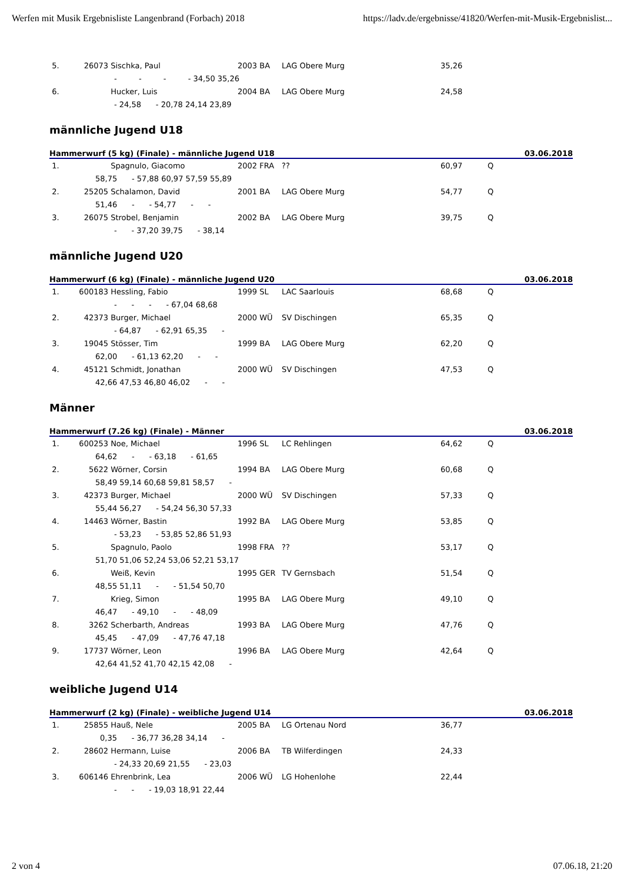Werfen mit Musik Ergebnisliste Langenbrand (Forbach) 2018 https://ladv.de/ergebnisse/41820/Werfen-mit-Musik-Ergebnislist...
| 5. | 26073 | Sischka, Paul | 2003 BA | LAG Obere Murg | 35,26 | |
| - - - - 34,50 35,26 | | | | | | |
| 6. | | Hucker, Luis | 2004 BA | LAG Obere Murg | 24,58 | |
| - 24,58 - 20,78 24,14 23,89 | | | | | | |
männliche Jugend U18
| Hammerwurf (5 kg) (Finale) - männliche Jugend U18 | | | | | | 03.06.2018 |
| --- | --- | --- | --- | --- | --- | --- |
| 1. | | Spagnulo, Giacomo | 2002 FRA | ?? | 60,97 | Q |
| 58,75 - 57,88 60,97 57,59 55,89 | | | | | | |
| 2. | 25205 | Schalamon, David | 2001 BA | LAG Obere Murg | 54,77 | Q |
| 51,46 - - 54,77 - - | | | | | | |
| 3. | 26075 | Strobel, Benjamin | 2002 BA | LAG Obere Murg | 39,75 | Q |
| - - 37,20 39,75 - 38,14 | | | | | | |
männliche Jugend U20
| Hammerwurf (6 kg) (Finale) - männliche Jugend U20 | | | | | | 03.06.2018 |
| --- | --- | --- | --- | --- | --- | --- |
| 1. | 600183 | Hessling, Fabio | 1999 SL | LAC Saarlouis | 68,68 | Q |
| - - - - 67,04 68,68 | | | | | | |
| 2. | 42373 | Burger, Michael | 2000 WÜ | SV Dischingen | 65,35 | Q |
| - 64,87 - 62,91 65,35 - | | | | | | |
| 3. | 19045 | Stösser, Tim | 1999 BA | LAG Obere Murg | 62,20 | Q |
| 62,00 - 61,13 62,20 - - | | | | | | |
| 4. | 45121 | Schmidt, Jonathan | 2000 WÜ | SV Dischingen | 47,53 | Q |
| 42,66 47,53 46,80 46,02 - - | | | | | | |
Männer
| Hammerwurf (7.26 kg) (Finale) - Männer | | | | | | 03.06.2018 |
| --- | --- | --- | --- | --- | --- | --- |
| 1. | 600253 | Noe, Michael | 1996 SL | LC Rehlingen | 64,62 | Q |
| 64,62 - - 63,18 - 61,65 | | | | | | |
| 2. | 5622 | Wörner, Corsin | 1994 BA | LAG Obere Murg | 60,68 | Q |
| 58,49 59,14 60,68 59,81 58,57 - | | | | | | |
| 3. | 42373 | Burger, Michael | 2000 WÜ | SV Dischingen | 57,33 | Q |
| 55,44 56,27 - 54,24 56,30 57,33 | | | | | | |
| 4. | 14463 | Wörner, Bastin | 1992 BA | LAG Obere Murg | 53,85 | Q |
| - 53,23 - 53,85 52,86 51,93 | | | | | | |
| 5. | | Spagnulo, Paolo | 1998 FRA | ?? | 53,17 | Q |
| 51,70 51,06 52,24 53,06 52,21 53,17 | | | | | | |
| 6. | | Weiß, Kevin | 1995 GER | TV Gernsbach | 51,54 | Q |
| 48,55 51,11 - - 51,54 50,70 | | | | | | |
| 7. | | Krieg, Simon | 1995 BA | LAG Obere Murg | 49,10 | Q |
| 46,47 - 49,10 - - 48,09 | | | | | | |
| 8. | 3262 | Scherbarth, Andreas | 1993 BA | LAG Obere Murg | 47,76 | Q |
| 45,45 - 47,09 - 47,76 47,18 | | | | | | |
| 9. | 17737 | Wörner, Leon | 1996 BA | LAG Obere Murg | 42,64 | Q |
| 42,64 41,52 41,70 42,15 42,08 - | | | | | | |
weibliche Jugend U14
| Hammerwurf (2 kg) (Finale) - weibliche Jugend U14 | | | | | | 03.06.2018 |
| --- | --- | --- | --- | --- | --- | --- |
| 1. | 25855 | Hauß, Nele | 2005 BA | LG Ortenau Nord | 36,77 | |
| 0,35 - 36,77 36,28 34,14 - | | | | | | |
| 2. | 28602 | Hermann, Luise | 2006 BA | TB Wilferdingen | 24,33 | |
| - 24,33 20,69 21,55 - 23,03 | | | | | | |
| 3. | 606146 | Ehrenbrink, Lea | 2006 WÜ | LG Hohenlohe | 22,44 | |
| - - - 19,03 18,91 22,44 | | | | | | |
2 von 4 07.06.18, 21:20